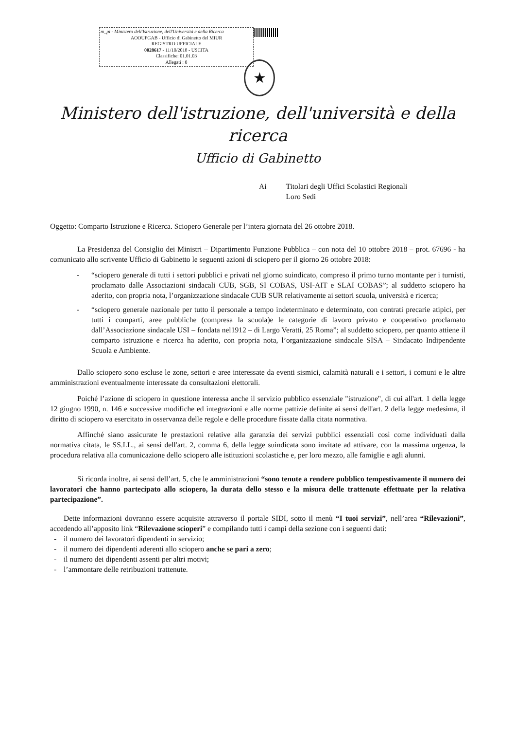m_pi - Ministero dell'Istruzione, dell'Università e della Ricerca
AOOUFGAB - Ufficio di Gabinetto del MIUR
REGISTRO UFFICIALE
0028617 - 11/10/2018 - USCITA
Classifiche: 01.01.03
Allegati : 0
★
Ministero dell'istruzione, dell'università e della ricerca
Ufficio di Gabinetto
Ai Titolari degli Uffici Scolastici Regionali
Loro Sedi
Oggetto: Comparto Istruzione e Ricerca. Sciopero Generale per l’intera giornata del 26 ottobre 2018.
La Presidenza del Consiglio dei Ministri – Dipartimento Funzione Pubblica – con nota del 10 ottobre 2018 – prot. 67696 - ha comunicato allo scrivente Ufficio di Gabinetto le seguenti azioni di sciopero per il giorno 26 ottobre 2018:
- “sciopero generale di tutti i settori pubblici e privati nel giorno suindicato, compreso il primo turno montante per i turnisti, proclamato dalle Associazioni sindacali CUB, SGB, SI COBAS, USI-AIT e SLAI COBAS”; al suddetto sciopero ha aderito, con propria nota, l’organizzazione sindacale CUB SUR relativamente ai settori scuola, università e ricerca;
- “sciopero generale nazionale per tutto il personale a tempo indeterminato e determinato, con contrati precarie atipici, per tutti i comparti, aree pubbliche (compresa la scuola)e le categorie di lavoro privato e cooperativo proclamato dall’Associazione sindacale USI – fondata nel1912 – di Largo Veratti, 25 Roma”; al suddetto sciopero, per quanto attiene il comparto istruzione e ricerca ha aderito, con propria nota, l’organizzazione sindacale SISA – Sindacato Indipendente Scuola e Ambiente.
Dallo sciopero sono escluse le zone, settori e aree interessate da eventi sismici, calamità naturali e i settori, i comuni e le altre amministrazioni eventualmente interessate da consultazioni elettorali.
Poiché l’azione di sciopero in questione interessa anche il servizio pubblico essenziale "istruzione", di cui all'art. 1 della legge 12 giugno 1990, n. 146 e successive modifiche ed integrazioni e alle norme pattizie definite ai sensi dell'art. 2 della legge medesima, il diritto di sciopero va esercitato in osservanza delle regole e delle procedure fissate dalla citata normativa.
Affinché siano assicurate le prestazioni relative alla garanzia dei servizi pubblici essenziali così come individuati dalla normativa citata, le SS.LL., ai sensi dell'art. 2, comma 6, della legge suindicata sono invitate ad attivare, con la massima urgenza, la procedura relativa alla comunicazione dello sciopero alle istituzioni scolastiche e, per loro mezzo, alle famiglie e agli alunni.
Si ricorda inoltre, ai sensi dell’art. 5, che le amministrazioni “sono tenute a rendere pubblico tempestivamente il numero dei lavoratori che hanno partecipato allo sciopero, la durata dello stesso e la misura delle trattenute effettuate per la relativa partecipazione”.
Dette informazioni dovranno essere acquisite attraverso il portale SIDI, sotto il menù “I tuoi servizi”, nell’area “Rilevazioni”, accedendo all’apposito link “Rilevazione scioperi” e compilando tutti i campi della sezione con i seguenti dati:
- il numero dei lavoratori dipendenti in servizio;
- il numero dei dipendenti aderenti allo sciopero anche se pari a zero;
- il numero dei dipendenti assenti per altri motivi;
- l’ammontare delle retribuzioni trattenute.